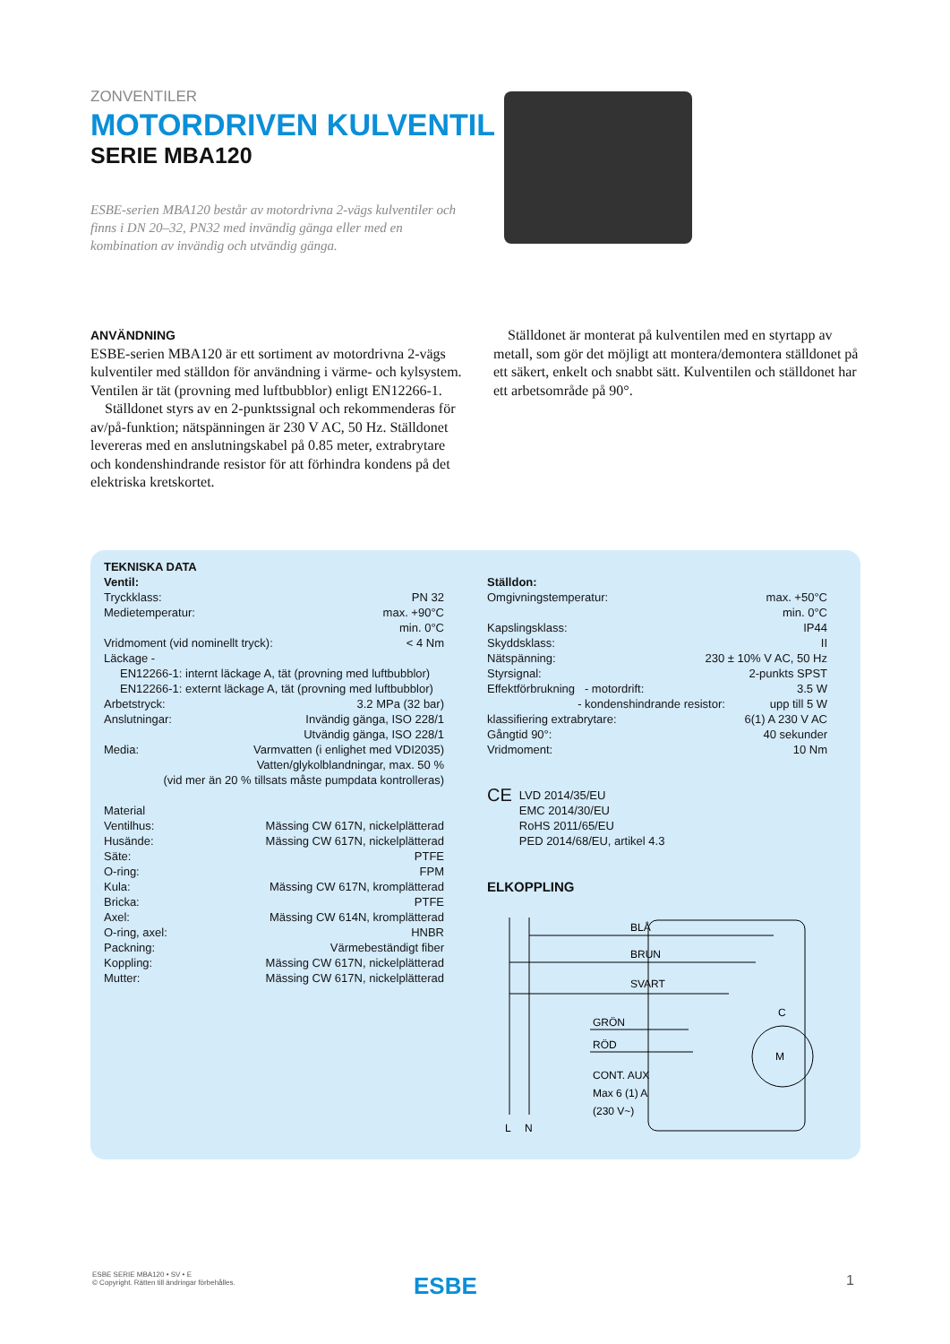ZONVENTILER
MOTORDRIVEN KULVENTIL
SERIE MBA120
ESBE-serien MBA120 består av motordrivna 2-vägs kulventiler och finns i DN 20–32, PN32 med invändig gänga eller med en kombination av invändig och utvändig gänga.
ANVÄNDNING
ESBE-serien MBA120 är ett sortiment av motordrivna 2-vägs kulventiler med ställdon för användning i värme- och kylsystem. Ventilen är tät (provning med luftbubblor) enligt EN12266-1.
Ställdonet styrs av en 2-punktssignal och rekommenderas för av/på-funktion; nätspänningen är 230 V AC, 50 Hz. Ställdonet levereras med en anslutningskabel på 0.85 meter, extrabrytare och kondenshindrande resistor för att förhindra kondens på det elektriska kretskortet.
Ställdonet är monterat på kulventilen med en styrtapp av metall, som gör det möjligt att montera/demontera ställdonet på ett säkert, enkelt och snabbt sätt. Kulventilen och ställdonet har ett arbetsområde på 90°.
TEKNISKA DATA
Ventil:
Tryckklass: PN 32
Medietemperatur: max. +90°C
min. 0°C
Vridmoment (vid nominellt tryck): < 4 Nm
Läckage -
EN12266-1: internt läckage A, tät (provning med luftbubblor)
EN12266-1: externt läckage A, tät (provning med luftbubblor)
Arbetstryck: 3.2 MPa (32 bar)
Anslutningar: Invändig gänga, ISO 228/1
Utvändig gänga, ISO 228/1
Media: Varmvatten (i enlighet med VDI2035)
Vatten/glykolblandningar, max. 50 %
(vid mer än 20 % tillsats måste pumpdata kontrolleras)
Material
Ventilhus: Mässing CW 617N, nickelplätterad
Husände: Mässing CW 617N, nickelplätterad
Säte: PTFE
O-ring: FPM
Kula: Mässing CW 617N, kromplätterad
Bricka: PTFE
Axel: Mässing CW 614N, kromplätterad
O-ring, axel: HNBR
Packning: Värmebeständigt fiber
Koppling: Mässing CW 617N, nickelplätterad
Mutter: Mässing CW 617N, nickelplätterad
Ställdon:
Omgivningstemperatur: max. +50°C
min. 0°C
Kapslingsklass: IP44
Skyddsklass: II
Nätspänning: 230 ± 10% V AC, 50 Hz
Styrsignal: 2-punkts SPST
Effektförbrukning - motordrift: 3.5 W
- kondenshindrande resistor: upp till 5 W
klassifiering extrabrytare: 6(1) A 230 V AC
Gångtid 90°: 40 sekunder
Vridmoment: 10 Nm
CE LVD 2014/35/EU
EMC 2014/30/EU
RoHS 2011/65/EU
PED 2014/68/EU, artikel 4.3
ELKOPPLING
BLÅ
BRUN
SVART
GRÖN
RÖD
CONT. AUX
Max 6 (1) A
(230 V~)
M
C
L
N
ESBE SERIE MBA120 • SV • E
© Copyright. Rätten till ändringar förbehålles.
ESBE 1